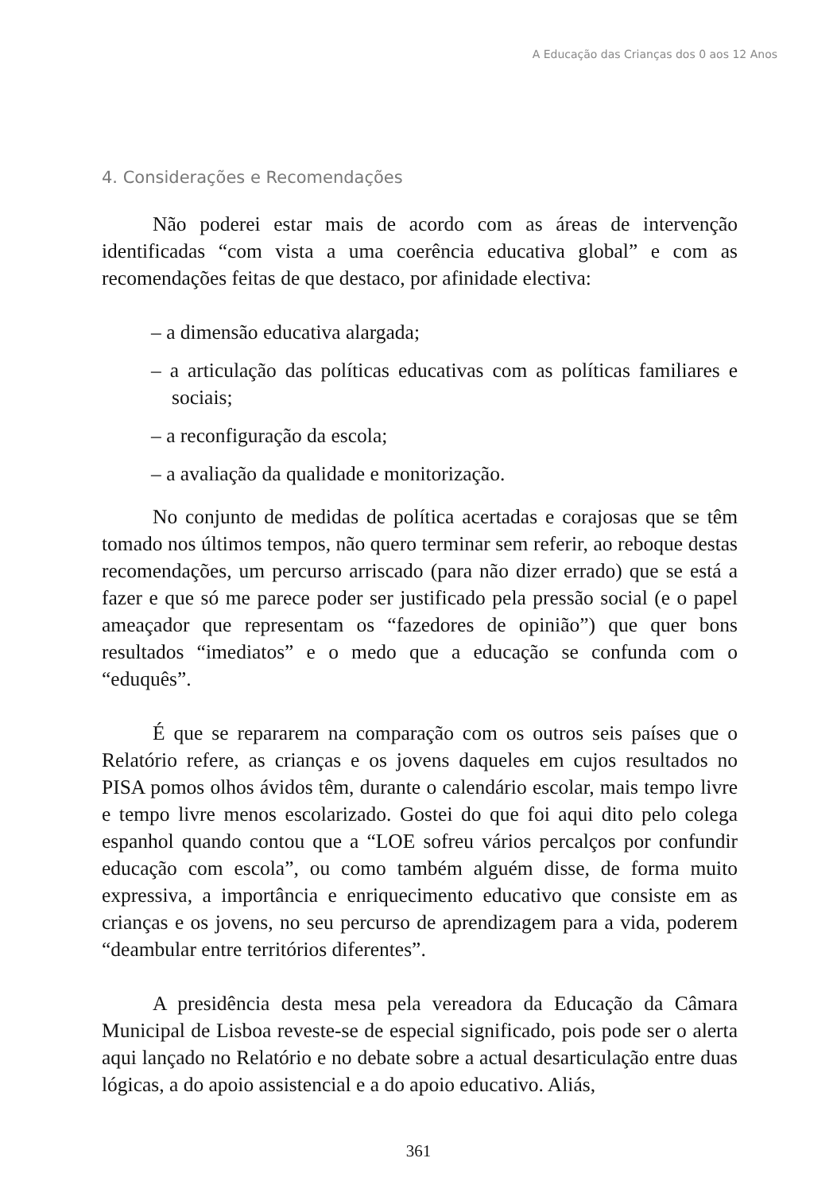A Educação das Crianças dos 0 aos 12 Anos
4. Considerações e Recomendações
Não poderei estar mais de acordo com as áreas de intervenção identificadas “com vista a uma coerência educativa global” e com as recomendações feitas de que destaco, por afinidade electiva:
– a dimensão educativa alargada;
– a articulação das políticas educativas com as políticas familiares e sociais;
– a reconfiguração da escola;
– a avaliação da qualidade e monitorização.
No conjunto de medidas de política acertadas e corajosas que se têm tomado nos últimos tempos, não quero terminar sem referir, ao reboque destas recomendações, um percurso arriscado (para não dizer errado) que se está a fazer e que só me parece poder ser justificado pela pressão social (e o papel ameaçador que representam os “fazedores de opinião”) que quer bons resultados “imediatos” e o medo que a educação se confunda com o “eduquês”.
É que se repararem na comparação com os outros seis países que o Relatório refere, as crianças e os jovens daqueles em cujos resultados no PISA pomos olhos ávidos têm, durante o calendário escolar, mais tempo livre e tempo livre menos escolarizado. Gostei do que foi aqui dito pelo colega espanhol quando contou que a “LOE sofreu vários percalços por confundir educação com escola”, ou como também alguém disse, de forma muito expressiva, a importância e enriquecimento educativo que consiste em as crianças e os jovens, no seu percurso de aprendizagem para a vida, poderem “deambular entre territórios diferentes”.
A presidência desta mesa pela vereadora da Educação da Câmara Municipal de Lisboa reveste-se de especial significado, pois pode ser o alerta aqui lançado no Relatório e no debate sobre a actual desarticulação entre duas lógicas, a do apoio assistencial e a do apoio educativo. Aliás,
361